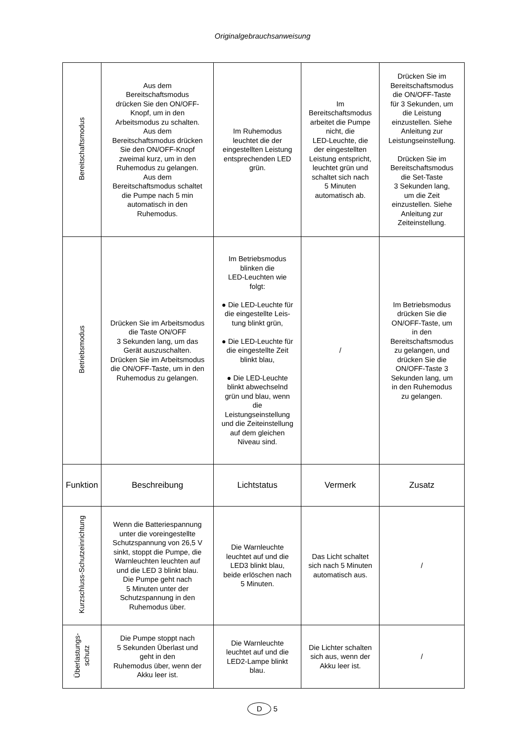Originalgebrauchsanweisung
| Bereitschaftsmodus | Aus dem Bereitschaftsmodus drücken Sie den ON/OFF- Knopf, um in den Arbeitsmodus zu schalten. Aus dem Bereitschaftsmodus drücken Sie den ON/OFF-Knopf zweimal kurz, um in den Ruhemodus zu gelangen. Aus dem Bereitschaftsmodus schaltet die Pumpe nach 5 min automatisch in den Ruhemodus. | Im Ruhemodus leuchtet die der eingestellten Leistung entsprechenden LED grün. | Im Bereitschaftsmodus arbeitet die Pumpe nicht, die LED-Leuchte, die der eingestellten Leistung entspricht, leuchtet grün und schaltet sich nach 5 Minuten automatisch ab. | Drücken Sie im Bereitschaftsmodus die ON/OFF-Taste für 3 Sekunden, um die Leistung einzustellen. Siehe Anleitung zur Leistungseinstellung. Drücken Sie im Bereitschaftsmodus die Set-Taste 3 Sekunden lang, um die Zeit einzustellen. Siehe Anleitung zur Zeiteinstellung. |
| Betriebsmodus | Drücken Sie im Arbeitsmodus die Taste ON/OFF 3 Sekunden lang, um das Gerät auszuschalten. Drücken Sie im Arbeitsmodus die ON/OFF-Taste, um in den Ruhemodus zu gelangen. | Im Betriebsmodus blinken die LED-Leuchten wie folgt: ● Die LED-Leuchte für die eingestellte Leis- tung blinkt grün, ● Die LED-Leuchte für die eingestellte Zeit blinkt blau, ● Die LED-Leuchte blinkt abwechselnd grün und blau, wenn die Leistungseinstellung und die Zeiteinstellung auf dem gleichen Niveau sind. | / | Im Betriebsmodus drücken Sie die ON/OFF-Taste, um in den Bereitschaftsmodus zu gelangen, und drücken Sie die ON/OFF-Taste 3 Sekunden lang, um in den Ruhemodus zu gelangen. |
| Funktion | Beschreibung | Lichtstatus | Vermerk | Zusatz |
| Kurzschluss-Schutzeinrichtung | Wenn die Batteriespannung unter die voreingestellte Schutzspannung von 26,5 V sinkt, stoppt die Pumpe, die Warnleuchten leuchten auf und die LED 3 blinkt blau. Die Pumpe geht nach 5 Minuten unter der Schutzspannung in den Ruhemodus über. | Die Warnleuchte leuchtet auf und die LED3 blinkt blau, beide erlöschen nach 5 Minuten. | Das Licht schaltet sich nach 5 Minuten automatisch aus. | / |
| Überlastungs- schutz | Die Pumpe stoppt nach 5 Sekunden Überlast und geht in den Ruhemodus über, wenn der Akku leer ist. | Die Warnleuchte leuchtet auf und die LED2-Lampe blinkt blau. | Die Lichter schalten sich aus, wenn der Akku leer ist. | / |
D 5